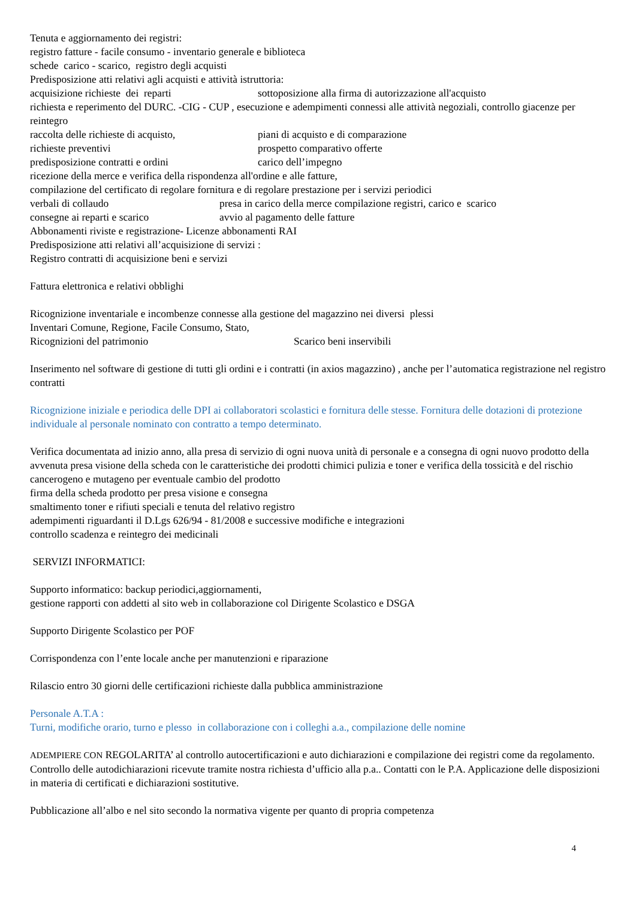Tenuta e aggiornamento dei registri:
registro fatture - facile consumo - inventario generale e biblioteca
schede carico - scarico, registro degli acquisti
Predisposizione atti relativi agli acquisti e attività istruttoria:
acquisizione richieste dei reparti sottoposizione alla firma di autorizzazione all'acquisto
richiesta e reperimento del DURC. -CIG - CUP , esecuzione e adempimenti connessi alle attività negoziali, controllo giacenze per reintegro
raccolta delle richieste di acquisto, piani di acquisto e di comparazione
richieste preventivi prospetto comparativo offerte
predisposizione contratti e ordini carico dell’impegno
ricezione della merce e verifica della rispondenza all'ordine e alle fatture,
compilazione del certificato di regolare fornitura e di regolare prestazione per i servizi periodici
verbali di collaudo presa in carico della merce compilazione registri, carico e scarico
consegne ai reparti e scarico avvio al pagamento delle fatture
Abbonamenti riviste e registrazione- Licenze abbonamenti RAI
Predisposizione atti relativi all’acquisizione di servizi :
Registro contratti di acquisizione beni e servizi
Fattura elettronica e relativi obblighi
Ricognizione inventariale e incombenze connesse alla gestione del magazzino nei diversi plessi
Inventari Comune, Regione, Facile Consumo, Stato,
Ricognizioni del patrimonio Scarico beni inservibili
Inserimento nel software di gestione di tutti gli ordini e i contratti (in axios magazzino) , anche per l’automatica registrazione nel registro contratti
Ricognizione iniziale e periodica delle DPI ai collaboratori scolastici e fornitura delle stesse. Fornitura delle dotazioni di protezione individuale al personale nominato con contratto a tempo determinato.
Verifica documentata ad inizio anno, alla presa di servizio di ogni nuova unità di personale e a consegna di ogni nuovo prodotto della avvenuta presa visione della scheda con le caratteristiche dei prodotti chimici pulizia e toner e verifica della tossicità e del rischio cancerogeno e mutageno per eventuale cambio del prodotto
firma della scheda prodotto per presa visione e consegna
smaltimento toner e rifiuti speciali e tenuta del relativo registro
adempimenti riguardanti il D.Lgs 626/94 - 81/2008 e successive modifiche e integrazioni
controllo scadenza e reintegro dei medicinali
SERVIZI INFORMATICI:
Supporto informatico: backup periodici,aggiornamenti,
gestione rapporti con addetti al sito web in collaborazione col Dirigente Scolastico e DSGA
Supporto Dirigente Scolastico per POF
Corrispondenza con l’ente locale anche per manutenzioni e riparazione
Rilascio entro 30 giorni delle certificazioni richieste dalla pubblica amministrazione
Personale A.T.A :
Turni, modifiche orario, turno e plesso in collaborazione con i colleghi a.a., compilazione delle nomine
ADEMPIERE CON REGOLARITA’ al controllo autocertificazioni e auto dichiarazioni e compilazione dei registri come da regolamento. Controllo delle autodichiarazioni ricevute tramite nostra richiesta d’ufficio alla p.a.. Contatti con le P.A. Applicazione delle disposizioni in materia di certificati e dichiarazioni sostitutive.
Pubblicazione all’albo e nel sito secondo la normativa vigente per quanto di propria competenza
4